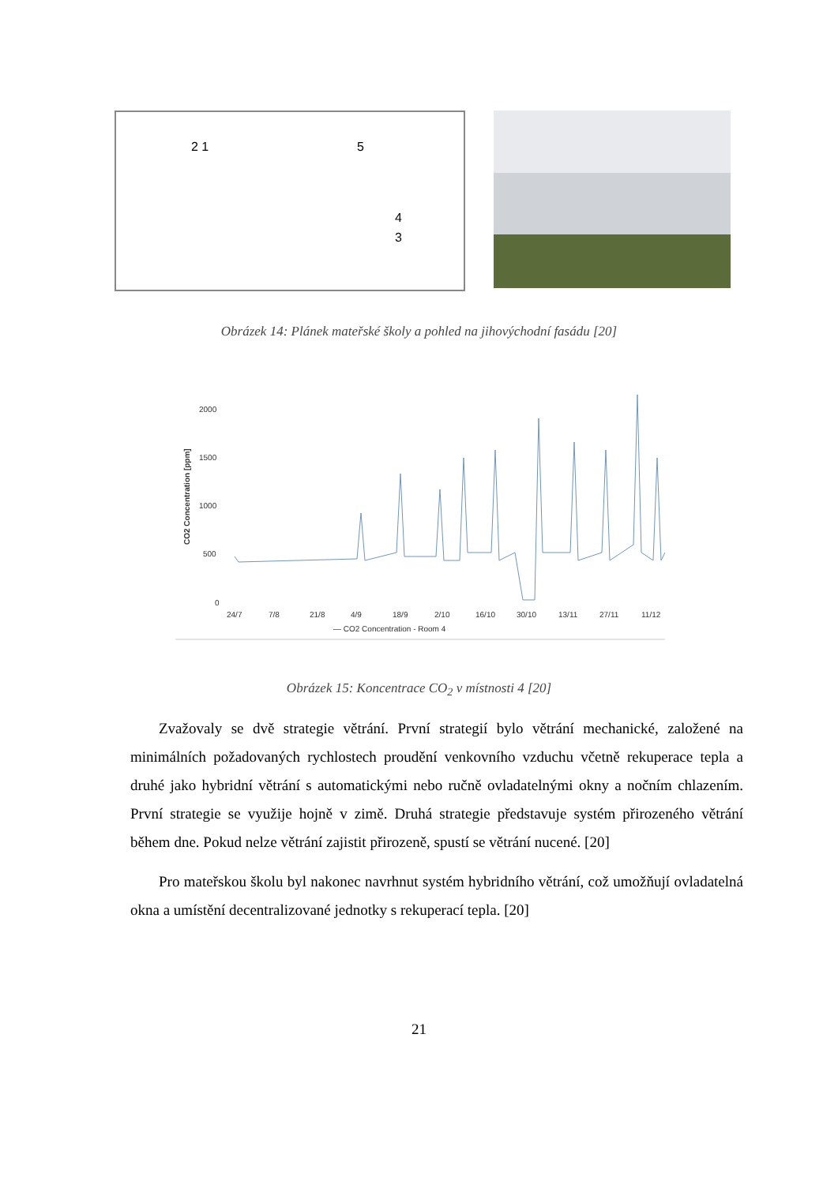2 1 5
4
3
Obrázek 14: Plánek mateřské školy a pohled na jihovýchodní fasádu [20]
2000
1500
1000
500
0
CO2 Concentration [ppm]
24/7
7/8
21/8
4/9
18/9
2/10
16/10
30/10
13/11
27/11
11/12
— CO2 Concentration - Room 4
Obrázek 15: Koncentrace CO<sub>2</sub> v místnosti 4 [20]
Zvažovaly se dvě strategie větrání. První strategií bylo větrání mechanické, založené na minimálních požadovaných rychlostech proudění venkovního vzduchu včetně rekuperace tepla a druhé jako hybridní větrání s automatickými nebo ručně ovladatelnými okny a nočním chlazením. První strategie se využije hojně v zimě. Druhá strategie představuje systém přirozeného větrání během dne. Pokud nelze větrání zajistit přirozeně, spustí se větrání nucené. [20]
Pro mateřskou školu byl nakonec navrhnut systém hybridního větrání, což umožňují ovladatelná okna a umístění decentralizované jednotky s rekuperací tepla. [20]
21